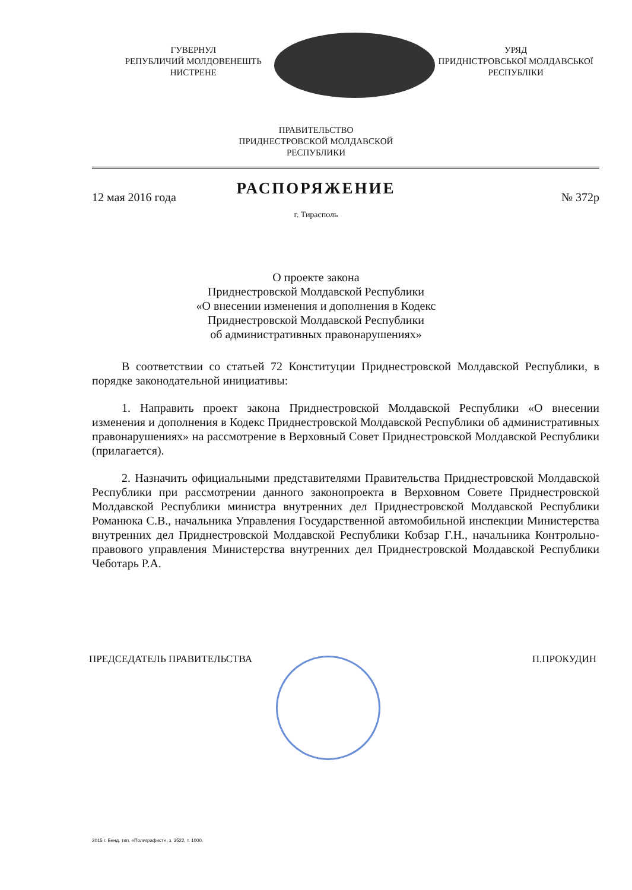ГУВЕРНУЛ
РЕПУБЛИЧИЙ МОЛДОВЕНЕШТЬ
НИСТРЕНЕ
УРЯД
ПРИДНІСТРОВСЬКОЇ МОЛДАВСЬКОЇ
РЕСПУБЛІКИ
ПРАВИТЕЛЬСТВО
ПРИДНЕСТРОВСКОЙ МОЛДАВСКОЙ
РЕСПУБЛИКИ
РАСПОРЯЖЕНИЕ
12 мая 2016 года № 372р
г. Тирасполь
О проекте закона
Приднестровской Молдавской Республики
«О внесении изменения и дополнения в Кодекс
Приднестровской Молдавской Республики
об административных правонарушениях»
В соответствии со статьей 72 Конституции Приднестровской Молдавской Республики, в порядке законодательной инициативы:
1. Направить проект закона Приднестровской Молдавской Республики «О внесении изменения и дополнения в Кодекс Приднестровской Молдавской Республики об административных правонарушениях» на рассмотрение в Верховный Совет Приднестровской Молдавской Республики (прилагается).
2. Назначить официальными представителями Правительства Приднестровской Молдавской Республики при рассмотрении данного законопроекта в Верховном Совете Приднестровской Молдавской Республики министра внутренних дел Приднестровской Молдавской Республики Романюка С.В., начальника Управления Государственной автомобильной инспекции Министерства внутренних дел Приднестровской Молдавской Республики Кобзар Г.Н., начальника Контрольно-правового управления Министерства внутренних дел Приднестровской Молдавской Республики Чеботарь Р.А.
ПРЕДСЕДАТЕЛЬ ПРАВИТЕЛЬСТВА П.ПРОКУДИН
2015 г. Бенд. тип. «Полиграфист», з. 3522, т. 1000.